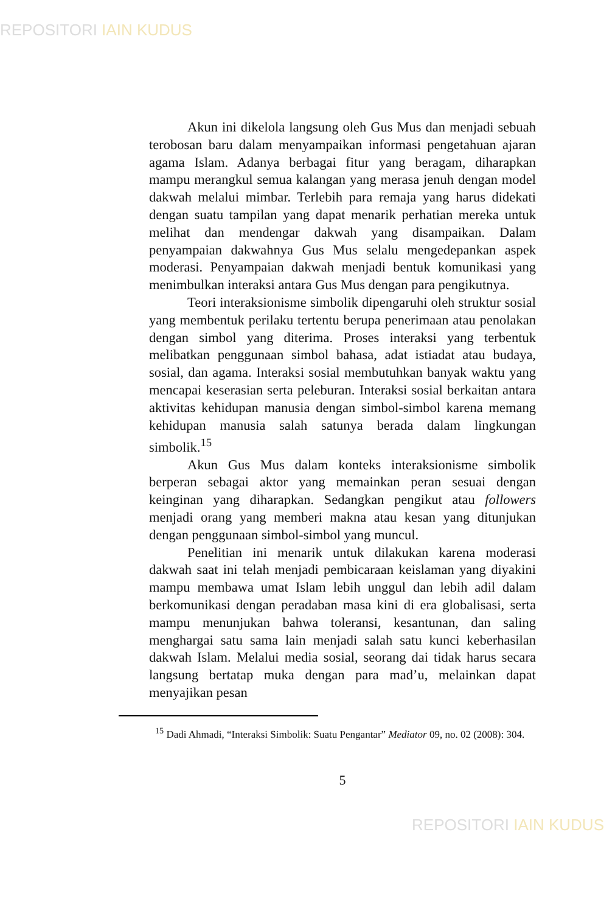REPOSITORI IAIN KUDUS
Akun ini dikelola langsung oleh Gus Mus dan menjadi sebuah terobosan baru dalam menyampaikan informasi pengetahuan ajaran agama Islam. Adanya berbagai fitur yang beragam, diharapkan mampu merangkul semua kalangan yang merasa jenuh dengan model dakwah melalui mimbar. Terlebih para remaja yang harus didekati dengan suatu tampilan yang dapat menarik perhatian mereka untuk melihat dan mendengar dakwah yang disampaikan. Dalam penyampaian dakwahnya Gus Mus selalu mengedepankan aspek moderasi. Penyampaian dakwah menjadi bentuk komunikasi yang menimbulkan interaksi antara Gus Mus dengan para pengikutnya.
Teori interaksionisme simbolik dipengaruhi oleh struktur sosial yang membentuk perilaku tertentu berupa penerimaan atau penolakan dengan simbol yang diterima. Proses interaksi yang terbentuk melibatkan penggunaan simbol bahasa, adat istiadat atau budaya, sosial, dan agama. Interaksi sosial membutuhkan banyak waktu yang mencapai keserasian serta peleburan. Interaksi sosial berkaitan antara aktivitas kehidupan manusia dengan simbol-simbol karena memang kehidupan manusia salah satunya berada dalam lingkungan simbolik.<sup>15</sup>
Akun Gus Mus dalam konteks interaksionisme simbolik berperan sebagai aktor yang memainkan peran sesuai dengan keinginan yang diharapkan. Sedangkan pengikut atau followers menjadi orang yang memberi makna atau kesan yang ditunjukan dengan penggunaan simbol-simbol yang muncul.
Penelitian ini menarik untuk dilakukan karena moderasi dakwah saat ini telah menjadi pembicaraan keislaman yang diyakini mampu membawa umat Islam lebih unggul dan lebih adil dalam berkomunikasi dengan peradaban masa kini di era globalisasi, serta mampu menunjukan bahwa toleransi, kesantunan, dan saling menghargai satu sama lain menjadi salah satu kunci keberhasilan dakwah Islam. Melalui media sosial, seorang dai tidak harus secara langsung bertatap muka dengan para mad’u, melainkan dapat menyajikan pesan
<sup>15</sup> Dadi Ahmadi, “Interaksi Simbolik: Suatu Pengantar” Mediator 09, no. 02 (2008): 304.
5
REPOSITORI IAIN KUDUS